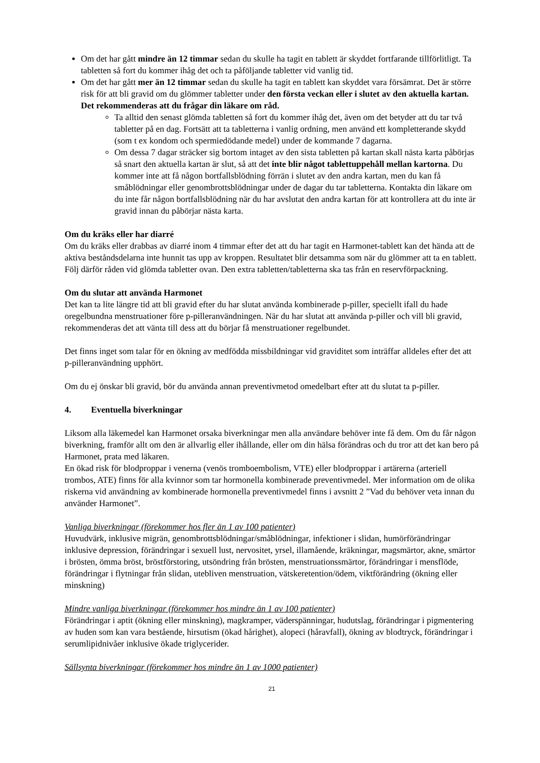Om det har gått mindre än 12 timmar sedan du skulle ha tagit en tablett är skyddet fortfarande tillförlitligt. Ta tabletten så fort du kommer ihåg det och ta påföljande tabletter vid vanlig tid.
Om det har gått mer än 12 timmar sedan du skulle ha tagit en tablett kan skyddet vara försämrat. Det är större risk för att bli gravid om du glömmer tabletter under den första veckan eller i slutet av den aktuella kartan. Det rekommenderas att du frågar din läkare om råd.
Ta alltid den senast glömda tabletten så fort du kommer ihåg det, även om det betyder att du tar två tabletter på en dag. Fortsätt att ta tabletterna i vanlig ordning, men använd ett kompletterande skydd (som t ex kondom och spermiedödande medel) under de kommande 7 dagarna.
Om dessa 7 dagar sträcker sig bortom intaget av den sista tabletten på kartan skall nästa karta påbörjas så snart den aktuella kartan är slut, så att det inte blir något tablettuppehåll mellan kartorna. Du kommer inte att få någon bortfallsblödning förrän i slutet av den andra kartan, men du kan få småblödningar eller genombrottsblödningar under de dagar du tar tabletterna. Kontakta din läkare om du inte får någon bortfallsblödning när du har avslutat den andra kartan för att kontrollera att du inte är gravid innan du påbörjar nästa karta.
Om du kräks eller har diarré
Om du kräks eller drabbas av diarré inom 4 timmar efter det att du har tagit en Harmonet-tablett kan det hända att de aktiva beståndsdelarna inte hunnit tas upp av kroppen. Resultatet blir detsamma som när du glömmer att ta en tablett. Följ därför råden vid glömda tabletter ovan. Den extra tabletten/tabletterna ska tas från en reservförpackning.
Om du slutar att använda Harmonet
Det kan ta lite längre tid att bli gravid efter du har slutat använda kombinerade p-piller, speciellt ifall du hade oregelbundna menstruationer före p-pilleranvändningen. När du har slutat att använda p-piller och vill bli gravid, rekommenderas det att vänta till dess att du börjar få menstruationer regelbundet.
Det finns inget som talar för en ökning av medfödda missbildningar vid graviditet som inträffar alldeles efter det att p-pilleranvändning upphört.
Om du ej önskar bli gravid, bör du använda annan preventivmetod omedelbart efter att du slutat ta p-piller.
4. Eventuella biverkningar
Liksom alla läkemedel kan Harmonet orsaka biverkningar men alla användare behöver inte få dem. Om du får någon biverkning, framför allt om den är allvarlig eller ihållande, eller om din hälsa förändras och du tror att det kan bero på Harmonet, prata med läkaren.
En ökad risk för blodproppar i venerna (venös tromboembolism, VTE) eller blodproppar i artärerna (arteriell trombos, ATE) finns för alla kvinnor som tar hormonella kombinerade preventivmedel. Mer information om de olika riskerna vid användning av kombinerade hormonella preventivmedel finns i avsnitt 2 ”Vad du behöver veta innan du använder Harmonet”.
Vanliga biverkningar (förekommer hos fler än 1 av 100 patienter)
Huvudvärk, inklusive migrän, genombrottsblödningar/småblödningar, infektioner i slidan, humörförändringar inklusive depression, förändringar i sexuell lust, nervositet, yrsel, illamående, kräkningar, magsmärtor, akne, smärtor i brösten, ömma bröst, bröstförstoring, utsöndring från brösten, menstruationssmärtor, förändringar i mensflöde, förändringar i flytningar från slidan, utebliven menstruation, vätskeretention/ödem, viktförändring (ökning eller minskning)
Mindre vanliga biverkningar (förekommer hos mindre än 1 av 100 patienter)
Förändringar i aptit (ökning eller minskning), magkramper, väderspänningar, hudutslag, förändringar i pigmentering av huden som kan vara bestående, hirsutism (ökad hårighet), alopeci (håravfall), ökning av blodtryck, förändringar i serumlipidnivåer inklusive ökade triglycerider.
Sällsynta biverkningar (förekommer hos mindre än 1 av 1000 patienter)
21